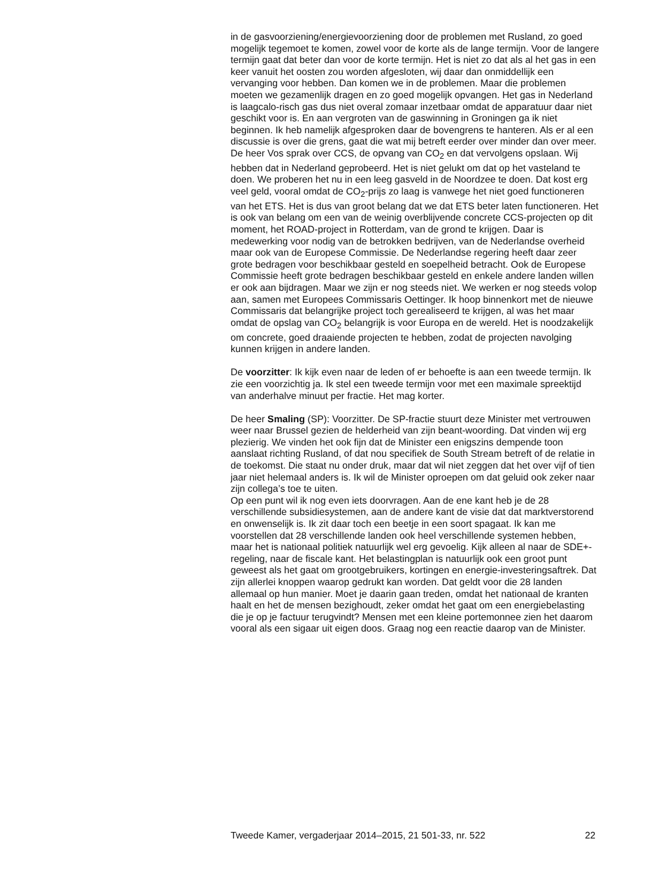in de gasvoorziening/energievoorziening door de problemen met Rusland, zo goed mogelijk tegemoet te komen, zowel voor de korte als de lange termijn. Voor de langere termijn gaat dat beter dan voor de korte termijn. Het is niet zo dat als al het gas in een keer vanuit het oosten zou worden afgesloten, wij daar dan onmiddellijk een vervanging voor hebben. Dan komen we in de problemen. Maar die problemen moeten we gezamenlijk dragen en zo goed mogelijk opvangen. Het gas in Nederland is laagcalo-risch gas dus niet overal zomaar inzetbaar omdat de apparatuur daar niet geschikt voor is. En aan vergroten van de gaswinning in Groningen ga ik niet beginnen. Ik heb namelijk afgesproken daar de bovengrens te hanteren. Als er al een discussie is over die grens, gaat die wat mij betreft eerder over minder dan over meer.
De heer Vos sprak over CCS, de opvang van CO<sub>2</sub> en dat vervolgens opslaan. Wij hebben dat in Nederland geprobeerd. Het is niet gelukt om dat op het vasteland te doen. We proberen het nu in een leeg gasveld in de Noordzee te doen. Dat kost erg veel geld, vooral omdat de CO<sub>2</sub>-prijs zo laag is vanwege het niet goed functioneren van het ETS. Het is dus van groot belang dat we dat ETS beter laten functioneren. Het is ook van belang om een van de weinig overblijvende concrete CCS-projecten op dit moment, het ROAD-project in Rotterdam, van de grond te krijgen. Daar is medewerking voor nodig van de betrokken bedrijven, van de Nederlandse overheid maar ook van de Europese Commissie. De Nederlandse regering heeft daar zeer grote bedragen voor beschikbaar gesteld en soepelheid betracht. Ook de Europese Commissie heeft grote bedragen beschikbaar gesteld en enkele andere landen willen er ook aan bijdragen. Maar we zijn er nog steeds niet. We werken er nog steeds volop aan, samen met Europees Commissaris Oettinger. Ik hoop binnenkort met de nieuwe Commissaris dat belangrijke project toch gerealiseerd te krijgen, al was het maar omdat de opslag van CO<sub>2</sub> belangrijk is voor Europa en de wereld. Het is noodzakelijk om concrete, goed draaiende projecten te hebben, zodat de projecten navolging kunnen krijgen in andere landen.
De voorzitter: Ik kijk even naar de leden of er behoefte is aan een tweede termijn. Ik zie een voorzichtig ja. Ik stel een tweede termijn voor met een maximale spreektijd van anderhalve minuut per fractie. Het mag korter.
De heer Smaling (SP): Voorzitter. De SP-fractie stuurt deze Minister met vertrouwen weer naar Brussel gezien de helderheid van zijn beant-woording. Dat vinden wij erg plezierig. We vinden het ook fijn dat de Minister een enigszins dempende toon aanslaat richting Rusland, of dat nou specifiek de South Stream betreft of de relatie in de toekomst. Die staat nu onder druk, maar dat wil niet zeggen dat het over vijf of tien jaar niet helemaal anders is. Ik wil de Minister oproepen om dat geluid ook zeker naar zijn collega’s toe te uiten.
Op een punt wil ik nog even iets doorvragen. Aan de ene kant heb je de 28 verschillende subsidiesystemen, aan de andere kant de visie dat dat marktverstorend en onwenselijk is. Ik zit daar toch een beetje in een soort spagaat. Ik kan me voorstellen dat 28 verschillende landen ook heel verschillende systemen hebben, maar het is nationaal politiek natuurlijk wel erg gevoelig. Kijk alleen al naar de SDE+-regeling, naar de fiscale kant. Het belastingplan is natuurlijk ook een groot punt geweest als het gaat om grootgebruikers, kortingen en energie-investeringsaftrek. Dat zijn allerlei knoppen waarop gedrukt kan worden. Dat geldt voor die 28 landen allemaal op hun manier. Moet je daarin gaan treden, omdat het nationaal de kranten haalt en het de mensen bezighoudt, zeker omdat het gaat om een energiebelasting die je op je factuur terugvindt? Mensen met een kleine portemonnee zien het daarom vooral als een sigaar uit eigen doos. Graag nog een reactie daarop van de Minister.
Tweede Kamer, vergaderjaar 2014–2015, 21 501-33, nr. 522 22